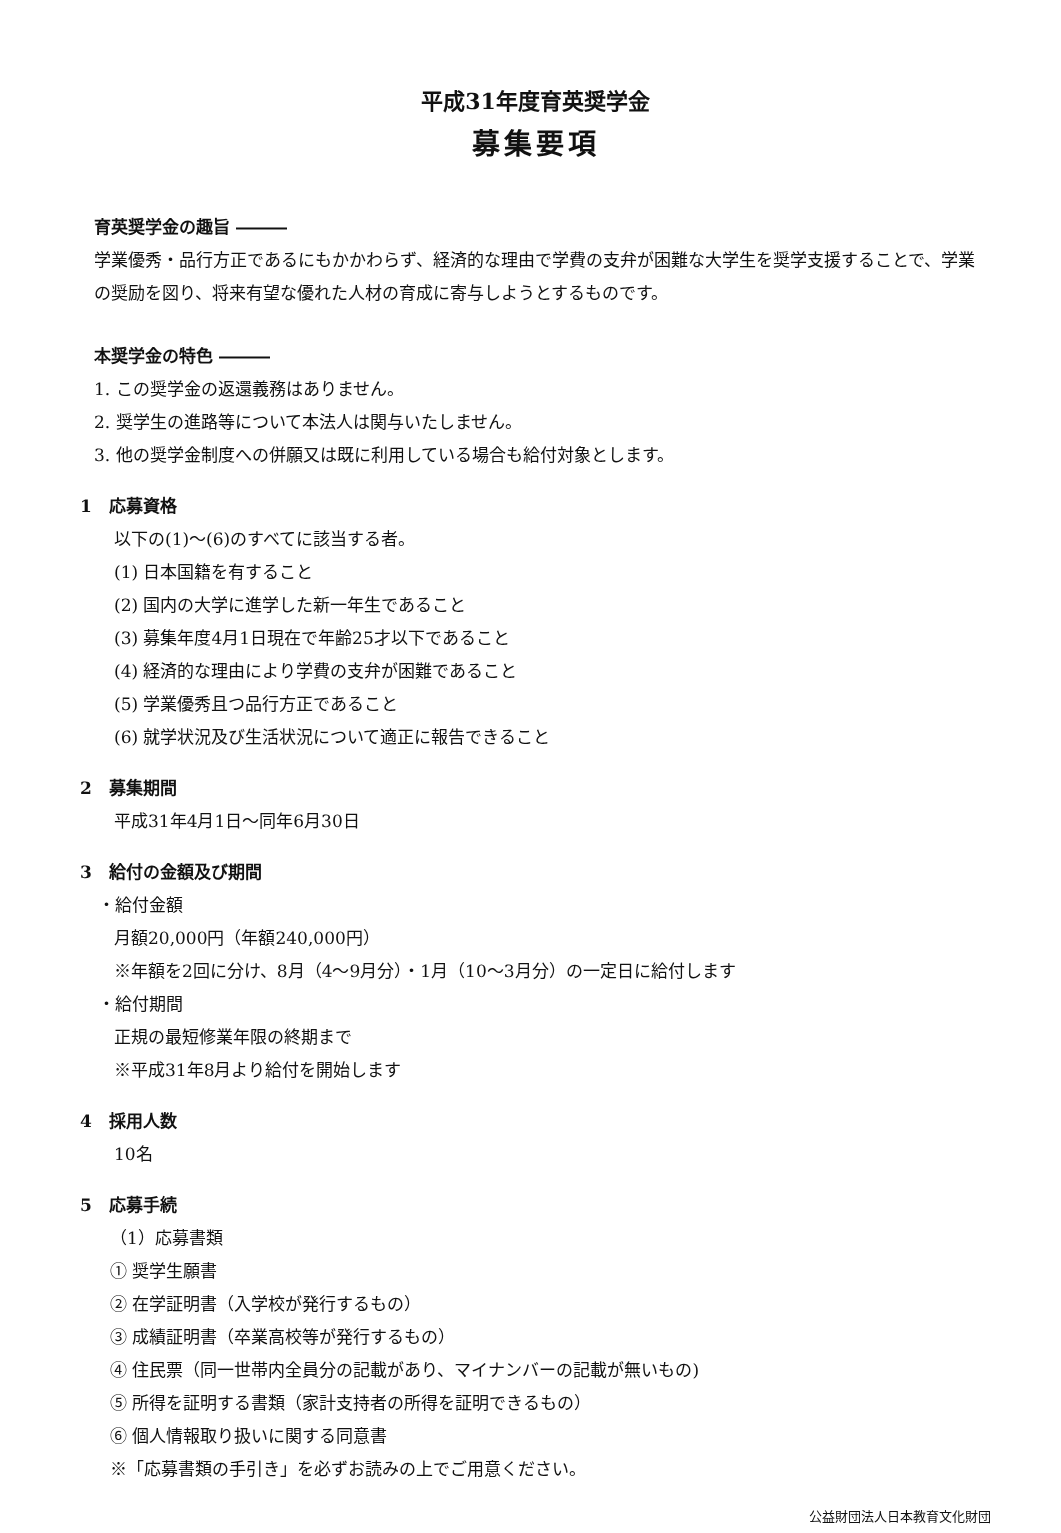平成31年度育英奨学金
募集要項
育英奨学金の趣旨 ―――
学業優秀・品行方正であるにもかかわらず、経済的な理由で学費の支弁が困難な大学生を奨学支援することで、学業の奨励を図り、将来有望な優れた人材の育成に寄与しようとするものです。
本奨学金の特色 ―――
1. この奨学金の返還義務はありません。
2. 奨学生の進路等について本法人は関与いたしません。
3. 他の奨学金制度への併願又は既に利用している場合も給付対象とします。
1　応募資格
以下の(1)～(6)のすべてに該当する者。
(1) 日本国籍を有すること
(2) 国内の大学に進学した新一年生であること
(3) 募集年度4月1日現在で年齢25才以下であること
(4) 経済的な理由により学費の支弁が困難であること
(5) 学業優秀且つ品行方正であること
(6) 就学状況及び生活状況について適正に報告できること
2　募集期間
平成31年4月1日～同年6月30日
3　給付の金額及び期間
・給付金額
月額20,000円（年額240,000円）
※年額を2回に分け、8月（4～9月分）・1月（10～3月分）の一定日に給付します
・給付期間
正規の最短修業年限の終期まで
※平成31年8月より給付を開始します
4　採用人数
10名
5　応募手続
（1）応募書類
① 奨学生願書
② 在学証明書（入学校が発行するもの）
③ 成績証明書（卒業高校等が発行するもの）
④ 住民票（同一世帯内全員分の記載があり、マイナンバーの記載が無いもの)
⑤ 所得を証明する書類（家計支持者の所得を証明できるもの）
⑥ 個人情報取り扱いに関する同意書
※「応募書類の手引き」を必ずお読みの上でご用意ください。
公益財団法人日本教育文化財団